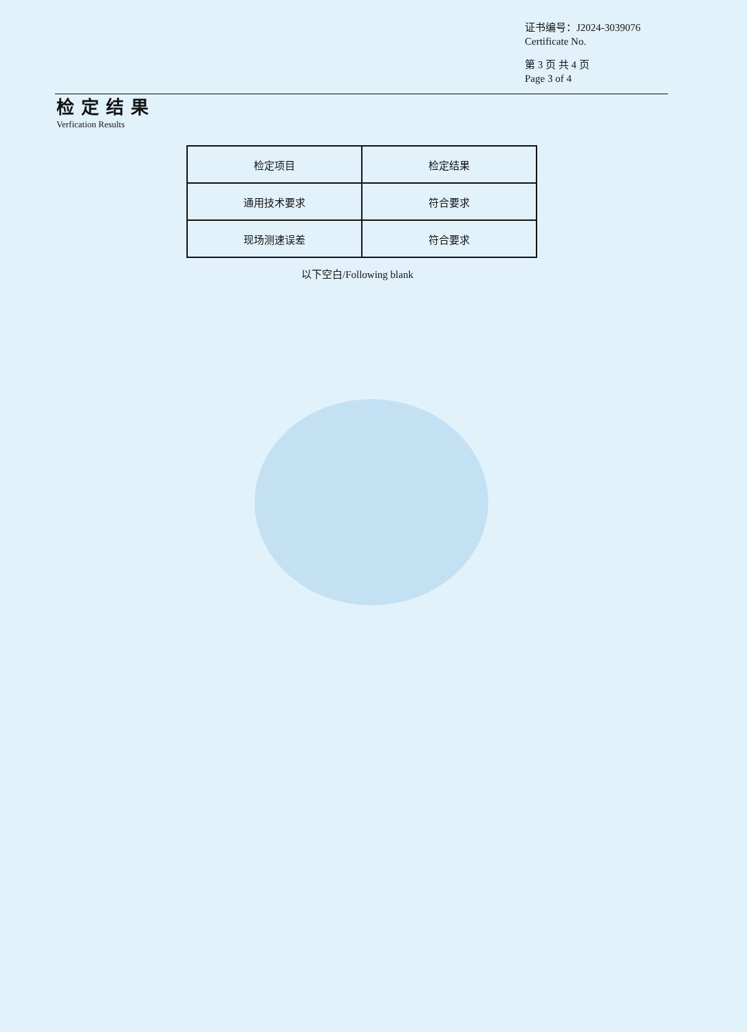证书编号：J2024-3039076
Certificate No.
第 3 页 共 4 页
Page 3 of 4
检定结果
Verfication Results
| 检定项目 | 检定结果 |
| 通用技术要求 | 符合要求 |
| 现场测速误差 | 符合要求 |
以下空白/Following blank